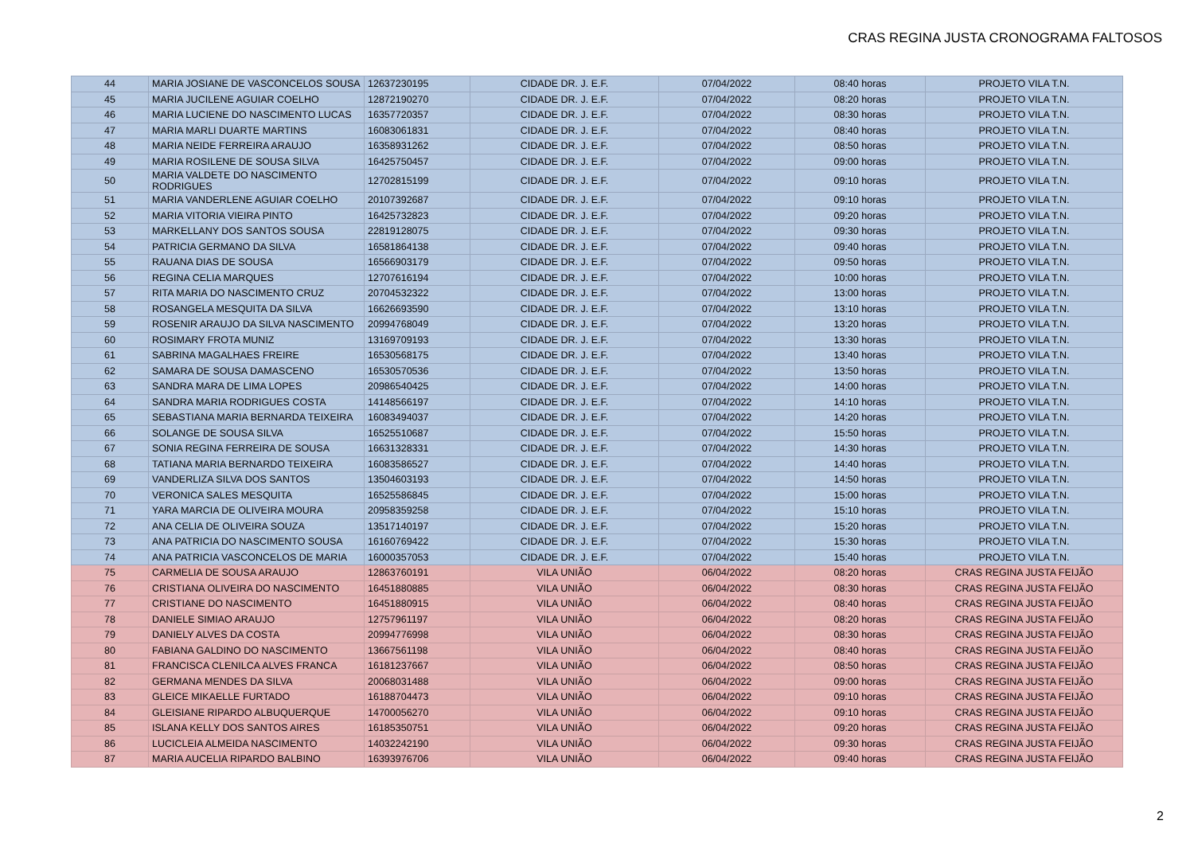CRAS REGINA JUSTA CRONOGRAMA FALTOSOS
| 44 | MARIA JOSIANE DE VASCONCELOS SOUSA | 12637230195 | CIDADE DR. J. E.F. | 07/04/2022 | 08:40 horas | PROJETO VILA T.N. |
| 45 | MARIA JUCILENE AGUIAR COELHO | 12872190270 | CIDADE DR. J. E.F. | 07/04/2022 | 08:20 horas | PROJETO VILA T.N. |
| 46 | MARIA LUCIENE DO NASCIMENTO LUCAS | 16357720357 | CIDADE DR. J. E.F. | 07/04/2022 | 08:30 horas | PROJETO VILA T.N. |
| 47 | MARIA MARLI DUARTE MARTINS | 16083061831 | CIDADE DR. J. E.F. | 07/04/2022 | 08:40 horas | PROJETO VILA T.N. |
| 48 | MARIA NEIDE FERREIRA ARAUJO | 16358931262 | CIDADE DR. J. E.F. | 07/04/2022 | 08:50 horas | PROJETO VILA T.N. |
| 49 | MARIA ROSILENE DE SOUSA SILVA | 16425750457 | CIDADE DR. J. E.F. | 07/04/2022 | 09:00 horas | PROJETO VILA T.N. |
| 50 | MARIA VALDETE DO NASCIMENTO RODRIGUES | 12702815199 | CIDADE DR. J. E.F. | 07/04/2022 | 09:10 horas | PROJETO VILA T.N. |
| 51 | MARIA VANDERLENE AGUIAR COELHO | 20107392687 | CIDADE DR. J. E.F. | 07/04/2022 | 09:10 horas | PROJETO VILA T.N. |
| 52 | MARIA VITORIA VIEIRA PINTO | 16425732823 | CIDADE DR. J. E.F. | 07/04/2022 | 09:20 horas | PROJETO VILA T.N. |
| 53 | MARKELLANY DOS SANTOS SOUSA | 22819128075 | CIDADE DR. J. E.F. | 07/04/2022 | 09:30 horas | PROJETO VILA T.N. |
| 54 | PATRICIA GERMANO DA SILVA | 16581864138 | CIDADE DR. J. E.F. | 07/04/2022 | 09:40 horas | PROJETO VILA T.N. |
| 55 | RAUANA DIAS DE SOUSA | 16566903179 | CIDADE DR. J. E.F. | 07/04/2022 | 09:50 horas | PROJETO VILA T.N. |
| 56 | REGINA CELIA MARQUES | 12707616194 | CIDADE DR. J. E.F. | 07/04/2022 | 10:00 horas | PROJETO VILA T.N. |
| 57 | RITA MARIA DO NASCIMENTO CRUZ | 20704532322 | CIDADE DR. J. E.F. | 07/04/2022 | 13:00 horas | PROJETO VILA T.N. |
| 58 | ROSANGELA MESQUITA DA SILVA | 16626693590 | CIDADE DR. J. E.F. | 07/04/2022 | 13:10 horas | PROJETO VILA T.N. |
| 59 | ROSENIR ARAUJO DA SILVA NASCIMENTO | 20994768049 | CIDADE DR. J. E.F. | 07/04/2022 | 13:20 horas | PROJETO VILA T.N. |
| 60 | ROSIMARY FROTA MUNIZ | 13169709193 | CIDADE DR. J. E.F. | 07/04/2022 | 13:30 horas | PROJETO VILA T.N. |
| 61 | SABRINA MAGALHAES FREIRE | 16530568175 | CIDADE DR. J. E.F. | 07/04/2022 | 13:40 horas | PROJETO VILA T.N. |
| 62 | SAMARA DE SOUSA DAMASCENO | 16530570536 | CIDADE DR. J. E.F. | 07/04/2022 | 13:50 horas | PROJETO VILA T.N. |
| 63 | SANDRA MARA DE LIMA LOPES | 20986540425 | CIDADE DR. J. E.F. | 07/04/2022 | 14:00 horas | PROJETO VILA T.N. |
| 64 | SANDRA MARIA RODRIGUES COSTA | 14148566197 | CIDADE DR. J. E.F. | 07/04/2022 | 14:10 horas | PROJETO VILA T.N. |
| 65 | SEBASTIANA MARIA BERNARDA TEIXEIRA | 16083494037 | CIDADE DR. J. E.F. | 07/04/2022 | 14:20 horas | PROJETO VILA T.N. |
| 66 | SOLANGE DE SOUSA SILVA | 16525510687 | CIDADE DR. J. E.F. | 07/04/2022 | 15:50 horas | PROJETO VILA T.N. |
| 67 | SONIA REGINA FERREIRA DE SOUSA | 16631328331 | CIDADE DR. J. E.F. | 07/04/2022 | 14:30 horas | PROJETO VILA T.N. |
| 68 | TATIANA MARIA BERNARDO TEIXEIRA | 16083586527 | CIDADE DR. J. E.F. | 07/04/2022 | 14:40 horas | PROJETO VILA T.N. |
| 69 | VANDERLIZA SILVA DOS SANTOS | 13504603193 | CIDADE DR. J. E.F. | 07/04/2022 | 14:50 horas | PROJETO VILA T.N. |
| 70 | VERONICA SALES MESQUITA | 16525586845 | CIDADE DR. J. E.F. | 07/04/2022 | 15:00 horas | PROJETO VILA T.N. |
| 71 | YARA MARCIA DE OLIVEIRA MOURA | 20958359258 | CIDADE DR. J. E.F. | 07/04/2022 | 15:10 horas | PROJETO VILA T.N. |
| 72 | ANA CELIA DE OLIVEIRA SOUZA | 13517140197 | CIDADE DR. J. E.F. | 07/04/2022 | 15:20 horas | PROJETO VILA T.N. |
| 73 | ANA PATRICIA DO NASCIMENTO SOUSA | 16160769422 | CIDADE DR. J. E.F. | 07/04/2022 | 15:30 horas | PROJETO VILA T.N. |
| 74 | ANA PATRICIA VASCONCELOS DE MARIA | 16000357053 | CIDADE DR. J. E.F. | 07/04/2022 | 15:40 horas | PROJETO VILA T.N. |
| 75 | CARMELIA DE SOUSA ARAUJO | 12863760191 | VILA UNIÃO | 06/04/2022 | 08:20 horas | CRAS REGINA JUSTA FEIJÃO |
| 76 | CRISTIANA OLIVEIRA DO NASCIMENTO | 16451880885 | VILA UNIÃO | 06/04/2022 | 08:30 horas | CRAS REGINA JUSTA FEIJÃO |
| 77 | CRISTIANE DO NASCIMENTO | 16451880915 | VILA UNIÃO | 06/04/2022 | 08:40 horas | CRAS REGINA JUSTA FEIJÃO |
| 78 | DANIELE SIMIAO ARAUJO | 12757961197 | VILA UNIÃO | 06/04/2022 | 08:20 horas | CRAS REGINA JUSTA FEIJÃO |
| 79 | DANIELY ALVES DA COSTA | 20994776998 | VILA UNIÃO | 06/04/2022 | 08:30 horas | CRAS REGINA JUSTA FEIJÃO |
| 80 | FABIANA GALDINO DO NASCIMENTO | 13667561198 | VILA UNIÃO | 06/04/2022 | 08:40 horas | CRAS REGINA JUSTA FEIJÃO |
| 81 | FRANCISCA CLENILCA ALVES FRANCA | 16181237667 | VILA UNIÃO | 06/04/2022 | 08:50 horas | CRAS REGINA JUSTA FEIJÃO |
| 82 | GERMANA MENDES DA SILVA | 20068031488 | VILA UNIÃO | 06/04/2022 | 09:00 horas | CRAS REGINA JUSTA FEIJÃO |
| 83 | GLEICE MIKAELLE FURTADO | 16188704473 | VILA UNIÃO | 06/04/2022 | 09:10 horas | CRAS REGINA JUSTA FEIJÃO |
| 84 | GLEISIANE RIPARDO ALBUQUERQUE | 14700056270 | VILA UNIÃO | 06/04/2022 | 09:10 horas | CRAS REGINA JUSTA FEIJÃO |
| 85 | ISLANA KELLY DOS SANTOS AIRES | 16185350751 | VILA UNIÃO | 06/04/2022 | 09:20 horas | CRAS REGINA JUSTA FEIJÃO |
| 86 | LUCICLEIA ALMEIDA NASCIMENTO | 14032242190 | VILA UNIÃO | 06/04/2022 | 09:30 horas | CRAS REGINA JUSTA FEIJÃO |
| 87 | MARIA AUCELIA RIPARDO BALBINO | 16393976706 | VILA UNIÃO | 06/04/2022 | 09:40 horas | CRAS REGINA JUSTA FEIJÃO |
2